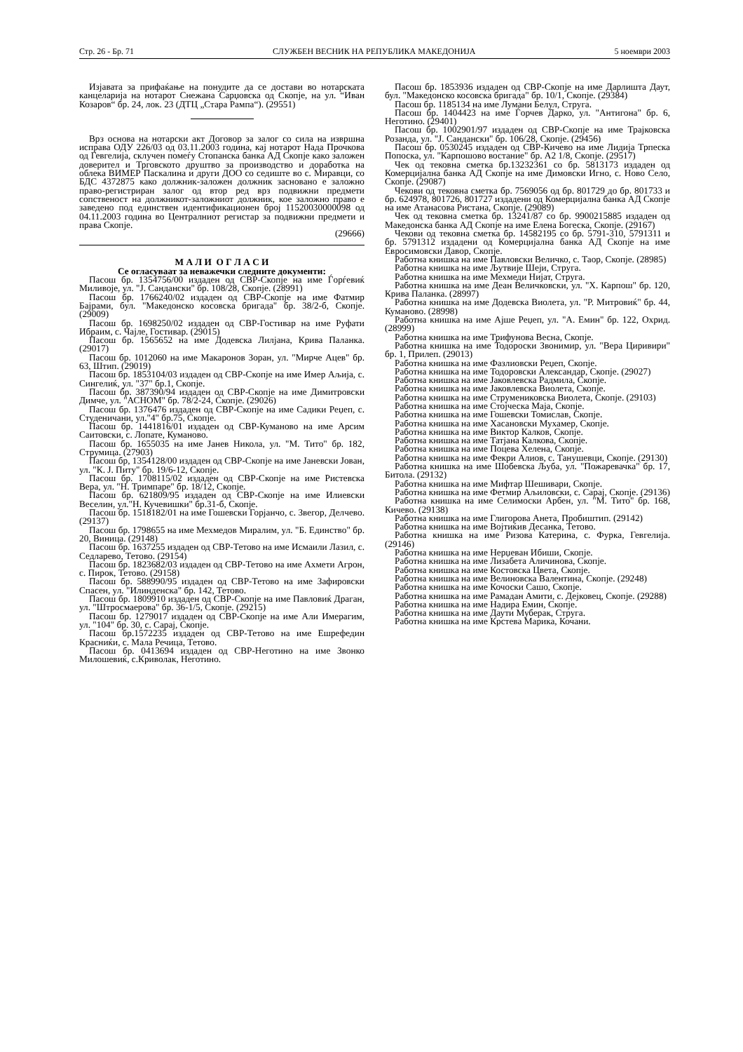Стр. 26 - Бр. 71 СЛУЖБЕН ВЕСНИК НА РЕПУБЛИКА МАКЕДОНИЈА 5 ноември 2003
Изјавата за прифаќање на понудите да се достави во нотарската канцеларија на нотарот Снежана Сарџовска од Скопје, на ул. “Иван Козаров“ бр. 24, лок. 23 (ДТЦ „Стара Рампа“). (29551)
Врз основа на нотарски акт Договор за залог со сила на извршна исправа ОДУ 226/03 од 03.11.2003 година, кај нотарот Нада Прочкова од Гевгелија, склучен помеѓу Стопанска банка АД Скопје како заложен доверител и Трговското друштво за производство и доработка на облека ВИМЕР Паскалина и други ДОО со седиште во с. Миравци, со БДС 4372875 како должник-заложен должник засновано е заложно право-регистриран залог од втор ред врз подвижни предмети сопственост на должникот-заложниот должник, кое заложно право е заведено под единствен идентификационен број 11520030000098 од 04.11.2003 година во Централниот регистар за подвижни предмети и права Скопје.
(29666)
М А Л И О Г Л А С И
Се огласуваат за неважечки следните документи:
Пасош бр. 1354756/00 издаден од СВР-Скопје на име Ѓорѓевиќ Миливоје, ул. "Ј. Сандански" бр. 108/28, Скопје. (28991)
Пасош бр. 1766240/02 издаден од СВР-Скопје на име Фатмир Бајрами, бул. "Македонско косовска бригада" бр. 38/2-б, Скопје. (29009)
Пасош бр. 1698250/02 издаден од СВР-Гостивар на име Руфати Ибраим, с. Чајле, Гостивар. (29015)
Пасош бр. 1565652 на име Додевска Лилјана, Крива Паланка. (29017)
Пасош бр. 1012060 на име Макаронов Зоран, ул. "Мирче Ацев" бр. 63, Штип. (29019)
Пасош бр. 1853104/03 издаден од СВР-Скопје на име Имер Аљија, с. Сингелиќ, ул. "37" бр.1, Скопје.
Пасош бр. 387390/94 издаден од СВР-Скопје на име Димитровски Димче, ул. "АСНОМ" бр. 78/2-24, Скопје. (29026)
Пасош бр. 1376476 издаден од СВР-Скопје на име Садики Реџеп, с. Студеничани, ул."4" бр.75, Скопје.
Пасош бр. 1441816/01 издаден од СВР-Куманово на име Арсим Саитовски, с. Лопате, Куманово.
Пасош бр. 1655035 на име Јанев Никола, ул. "М. Тито" бр. 182, Струмица. (27903)
Пасош бр, 1354128/00 издаден од СВР-Скопје на име Јаневски Јован, ул. "К. Ј. Питу" бр. 19/6-12, Скопје.
Пасош бр. 1708115/02 издаден од СВР-Скопје на име Ристевска Вера, ул. "Н. Тримпаре" бр. 18/12, Скопје.
Пасош бр. 621809/95 издаден од СВР-Скопје на име Илиевски Веселин, ул."Н. Кучевишки" бр.31-б, Скопје.
Пасош бр. 1518182/01 на име Гошевски Горјанчо, с. Звегор, Делчево. (29137)
Пасош бр. 1798655 на име Мехмедов Миралим, ул. "Б. Единство" бр. 20, Виница. (29148)
Пасош бр. 1637255 издаден од СВР-Тетово на име Исмаили Лазил, с. Седларево, Тетово. (29154)
Пасош бр. 1823682/03 издаден од СВР-Тетово на име Ахмети Агрон, с. Пирок, Тетово. (29158)
Пасош бр. 588990/95 издаден од СВР-Тетово на име Зафировски Спасен, ул. "Илинденска" бр. 142, Тетово.
Пасош бр. 1809910 издаден од СВР-Скопје на име Павловиќ Драган, ул. "Штросмаерова" бр. 36-1/5, Скопје. (29215)
Пасош бр. 1279017 издаден од СВР-Скопје на име Али Имерагим, ул. "104" бр. 30, с. Сарај, Скопје.
Пасош бр.1572235 издаден од СВР-Тетово на име Ешрефедин Красниќи, с. Мала Речица, Тетово.
Пасош бр. 0413694 издаден од СВР-Неготино на име Звонко Милошевиќ, с.Криволак, Неготино.
Пасош бр. 1853936 издаден од СВР-Скопје на име Дарлишта Даут, бул. "Македонско косовска бригада" бр. 10/1, Скопје. (29384)
Пасош бр. 1185134 на име Лумани Белул, Струга.
Пасош бр. 1404423 на име Ѓорчев Дарко, ул. "Антигона" бр. 6, Неготино. (29401)
Пасош бр. 1002901/97 издаден од СВР-Скопје на име Трајковска Розанда, ул. "Ј. Сандански" бр. 106/28, Скопје. (29456)
Пасош бр. 0530245 издаден од СВР-Кичево на име Лидија Трпеска Попоска, ул. "Карпошово востание" бр. А2 1/8, Скопје. (29517)
Чек од тековна сметка бр.13232361 со бр. 5813173 издаден од Комерцијална банка АД Скопје на име Димовски Игно, с. Ново Село, Скопје. (29087)
Чекови од тековна сметка бр. 7569056 од бр. 801729 до бр. 801733 и бр. 624978, 801726, 801727 издадени од Комерцијална банка АД Скопје на име Атанасова Ристана, Скопје. (29089)
Чек од тековна сметка бр. 13241/87 со бр. 9900215885 издаден од Македонска банка АД Скопје на име Елена Богеска, Скопје. (29167)
Чекови од тековна сметка бр. 14582195 со бр. 5791-310, 5791311 и бр. 5791312 издадени од Комерцијална банка АД Скопје на име Евросимовски Давор, Скопје.
Работна книшка на име Павловски Величко, с. Таор, Скопје. (28985)
Работна книшка на име Љутвије Шеји, Струга.
Работна книшка на име Мехмеди Нијат, Струга.
Работна книшка на име Деан Величковски, ул. "Х. Карпош" бр. 120, Крива Паланка. (28997)
Работна книшка на име Додевска Виолета, ул. "Р. Митровиќ" бр. 44, Куманово. (28998)
Работна книшка на име Ајше Реџеп, ул. "А. Емин" бр. 122, Охрид. (28999)
Работна книшка на име Трифунова Весна, Скопје.
Работна книшка на име Тодороски Звонимир, ул. "Вера Циривири" бр. 1, Прилеп. (29013)
Работна книшка на име Фазлиовски Реџеп, Скопје.
Работна книшка на име Тодоровски Александар, Скопје. (29027)
Работна книшка на име Јаковлевска Радмила, Скопје.
Работна книшка на име Јаковлевска Виолета, Скопје.
Работна книшка на име Струмениковска Виолета, Скопје. (29103)
Работна книшка на име Стојческа Маја, Скопје.
Работна книшка на име Гошевски Томислав, Скопје.
Работна книшка на име Хасановски Мухамер, Скопје.
Работна книшка на име Виктор Калков, Скопје.
Работна книшка на име Татјана Калкова, Скопје.
Работна книшка на име Поцева Хелена, Скопје.
Работна книшка на име Фекри Алиов, с. Танушевци, Скопје. (29130)
Работна книшка на име Шобевска Љуба, ул. "Пожаревачка" бр. 17, Битола. (29132)
Работна книшка на име Мифтар Шешивари, Скопје.
Работна книшка на име Фетмир Аљиловски, с. Сарај, Скопје. (29136)
Работна книшка на име Селимоски Арбен, ул. "М. Тито" бр. 168, Кичево. (29138)
Работна книшка на име Глигорова Анета, Пробиштип. (29142)
Работна книшка на име Војтиќив Десанка, Тетово.
Работна книшка на име Ризова Катерина, с. Фурка, Гевгелија. (29146)
Работна книшка на име Нерџеван Ибиши, Скопје.
Работна книшка на име Лизабета Аличинова, Скопје.
Работна книшка на име Костовска Цвета, Скопје.
Работна книшка на име Велиновска Валентина, Скопје. (29248)
Работна книшка на име Кочоски Сашо, Скопје.
Работна книшка на име Рамадан Амити, с. Дејковец, Скопје. (29288)
Работна книшка на име Надира Емин, Скопје.
Работна книшка на име Даути Муберак, Струга.
Работна книшка на име Крстева Марика, Кочани.